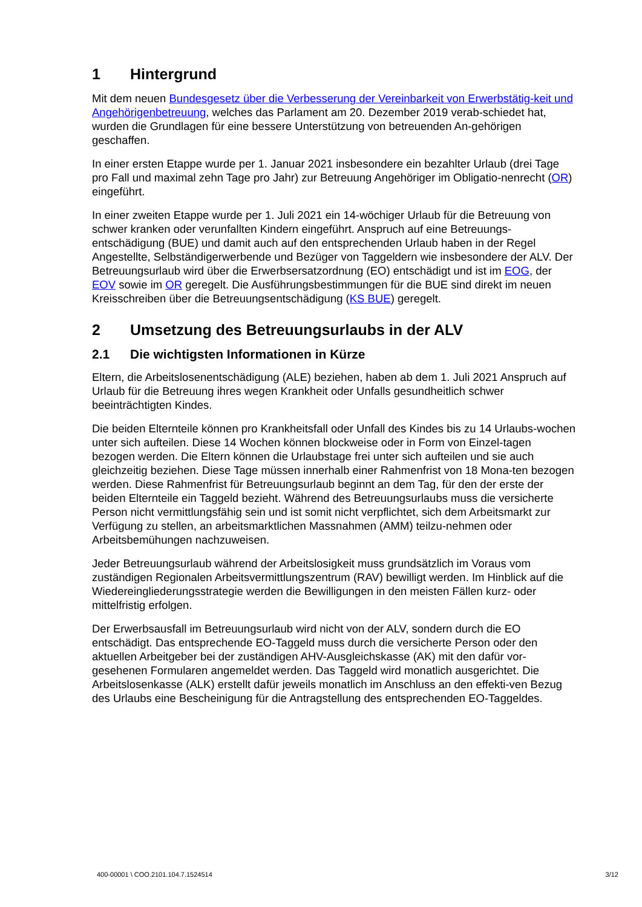1 Hintergrund
Mit dem neuen Bundesgesetz über die Verbesserung der Vereinbarkeit von Erwerbstätig-keit und Angehörigenbetreuung, welches das Parlament am 20. Dezember 2019 verab-schiedet hat, wurden die Grundlagen für eine bessere Unterstützung von betreuenden An-gehörigen geschaffen.
In einer ersten Etappe wurde per 1. Januar 2021 insbesondere ein bezahlter Urlaub (drei Tage pro Fall und maximal zehn Tage pro Jahr) zur Betreuung Angehöriger im Obligatio-nenrecht (OR) eingeführt.
In einer zweiten Etappe wurde per 1. Juli 2021 ein 14-wöchiger Urlaub für die Betreuung von schwer kranken oder verunfallten Kindern eingeführt. Anspruch auf eine Betreuungs-entschädigung (BUE) und damit auch auf den entsprechenden Urlaub haben in der Regel Angestellte, Selbständigerwerbende und Bezüger von Taggeldern wie insbesondere der ALV. Der Betreuungsurlaub wird über die Erwerbsersatzordnung (EO) entschädigt und ist im EOG, der EOV sowie im OR geregelt. Die Ausführungsbestimmungen für die BUE sind direkt im neuen Kreisschreiben über die Betreuungsentschädigung (KS BUE) geregelt.
2 Umsetzung des Betreuungsurlaubs in der ALV
2.1 Die wichtigsten Informationen in Kürze
Eltern, die Arbeitslosenentschädigung (ALE) beziehen, haben ab dem 1. Juli 2021 Anspruch auf Urlaub für die Betreuung ihres wegen Krankheit oder Unfalls gesundheitlich schwer beeinträchtigten Kindes.
Die beiden Elternteile können pro Krankheitsfall oder Unfall des Kindes bis zu 14 Urlaubs-wochen unter sich aufteilen. Diese 14 Wochen können blockweise oder in Form von Einzel-tagen bezogen werden. Die Eltern können die Urlaubstage frei unter sich aufteilen und sie auch gleichzeitig beziehen. Diese Tage müssen innerhalb einer Rahmenfrist von 18 Mona-ten bezogen werden. Diese Rahmenfrist für Betreuungsurlaub beginnt an dem Tag, für den der erste der beiden Elternteile ein Taggeld bezieht. Während des Betreuungsurlaubs muss die versicherte Person nicht vermittlungsfähig sein und ist somit nicht verpflichtet, sich dem Arbeitsmarkt zur Verfügung zu stellen, an arbeitsmarktlichen Massnahmen (AMM) teilzu-nehmen oder Arbeitsbemühungen nachzuweisen.
Jeder Betreuungsurlaub während der Arbeitslosigkeit muss grundsätzlich im Voraus vom zuständigen Regionalen Arbeitsvermittlungszentrum (RAV) bewilligt werden. Im Hinblick auf die Wiedereingliederungsstrategie werden die Bewilligungen in den meisten Fällen kurz- oder mittelfristig erfolgen.
Der Erwerbsausfall im Betreuungsurlaub wird nicht von der ALV, sondern durch die EO entschädigt. Das entsprechende EO-Taggeld muss durch die versicherte Person oder den aktuellen Arbeitgeber bei der zuständigen AHV-Ausgleichskasse (AK) mit den dafür vor-gesehenen Formularen angemeldet werden. Das Taggeld wird monatlich ausgerichtet. Die Arbeitslosenkasse (ALK) erstellt dafür jeweils monatlich im Anschluss an den effekti-ven Bezug des Urlaubs eine Bescheinigung für die Antragstellung des entsprechenden EO-Taggeldes.
400-00001 \ COO.2101.104.7.1524514 3/12